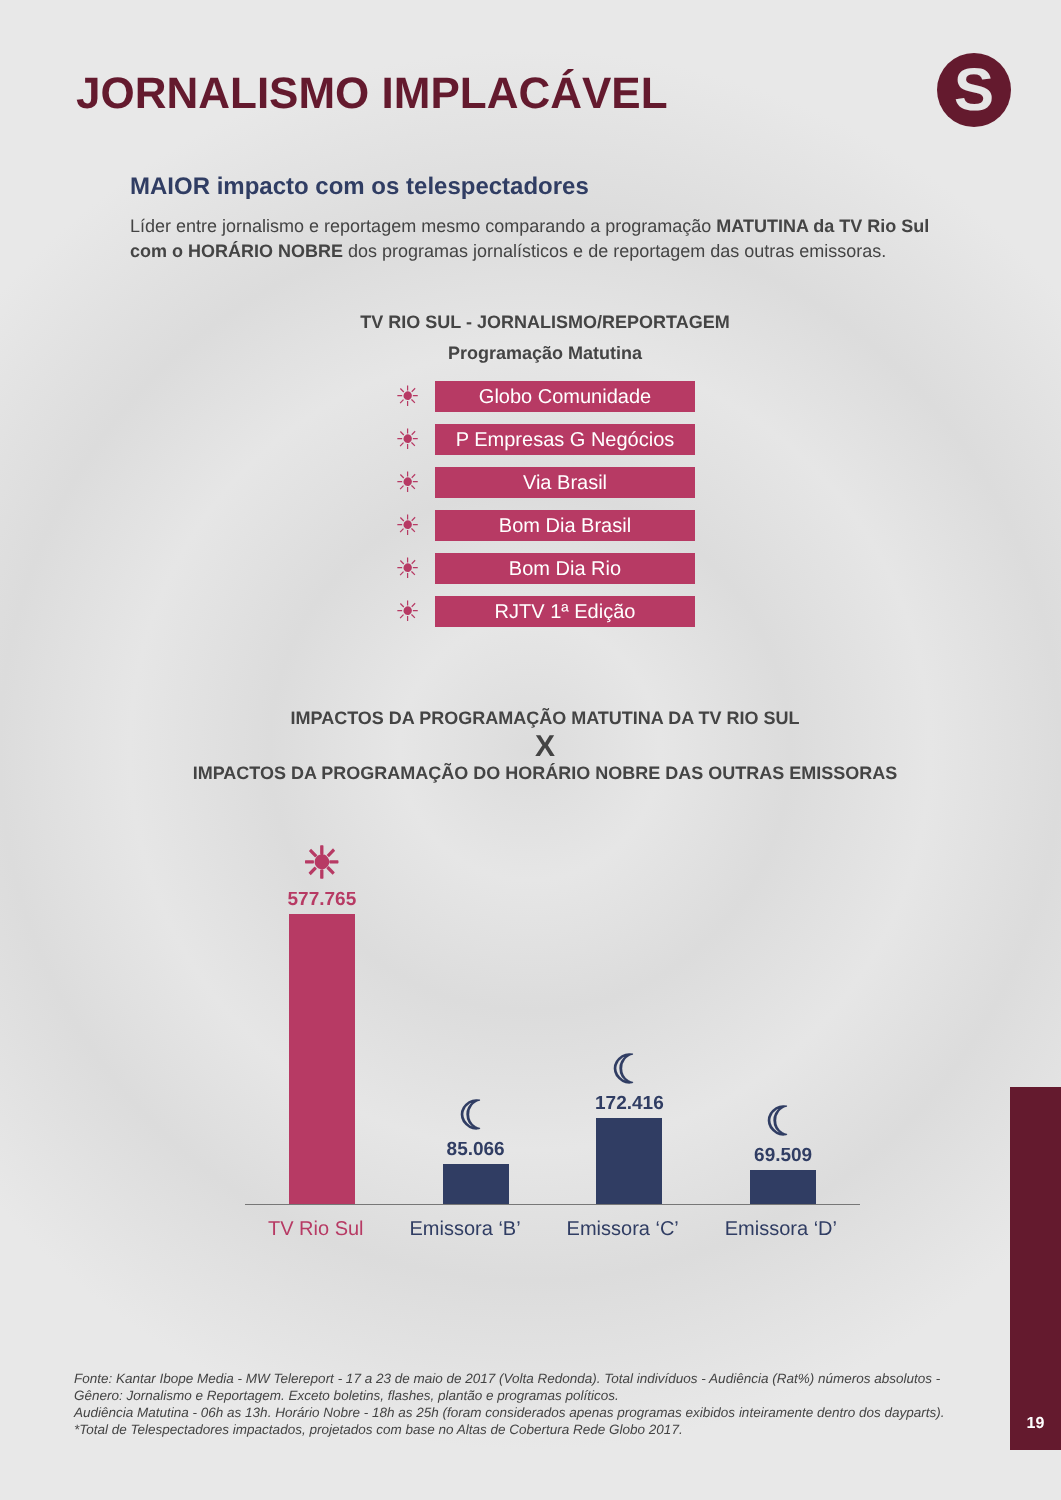JORNALISMO IMPLACÁVEL S
MAIOR impacto com os telespectadores
Líder entre jornalismo e reportagem mesmo comparando a programação MATUTINA da TV Rio Sul com o HORÁRIO NOBRE dos programas jornalísticos e de reportagem das outras emissoras.
TV RIO SUL - JORNALISMO/REPORTAGEM
Programação Matutina
☀ Globo Comunidade
☀ P Empresas G Negócios
☀ Via Brasil
☀ Bom Dia Brasil
☀ Bom Dia Rio
☀ RJTV 1ª Edição
IMPACTOS DA PROGRAMAÇÃO MATUTINA DA TV RIO SUL
X
IMPACTOS DA PROGRAMAÇÃO DO HORÁRIO NOBRE DAS OUTRAS EMISSORAS
☀
577.765
☾
85.066
☾
172.416
☾
69.509
TV Rio Sul Emissora ‘B’ Emissora ‘C’ Emissora ‘D’
Fonte: Kantar Ibope Media - MW Telereport - 17 a 23 de maio de 2017 (Volta Redonda). Total indivíduos - Audiência (Rat%) números absolutos - Gênero: Jornalismo e Reportagem. Exceto boletins, flashes, plantão e programas políticos.
Audiência Matutina - 06h as 13h. Horário Nobre - 18h as 25h (foram considerados apenas programas exibidos inteiramente dentro dos dayparts).
*Total de Telespectadores impactados, projetados com base no Altas de Cobertura Rede Globo 2017.
19